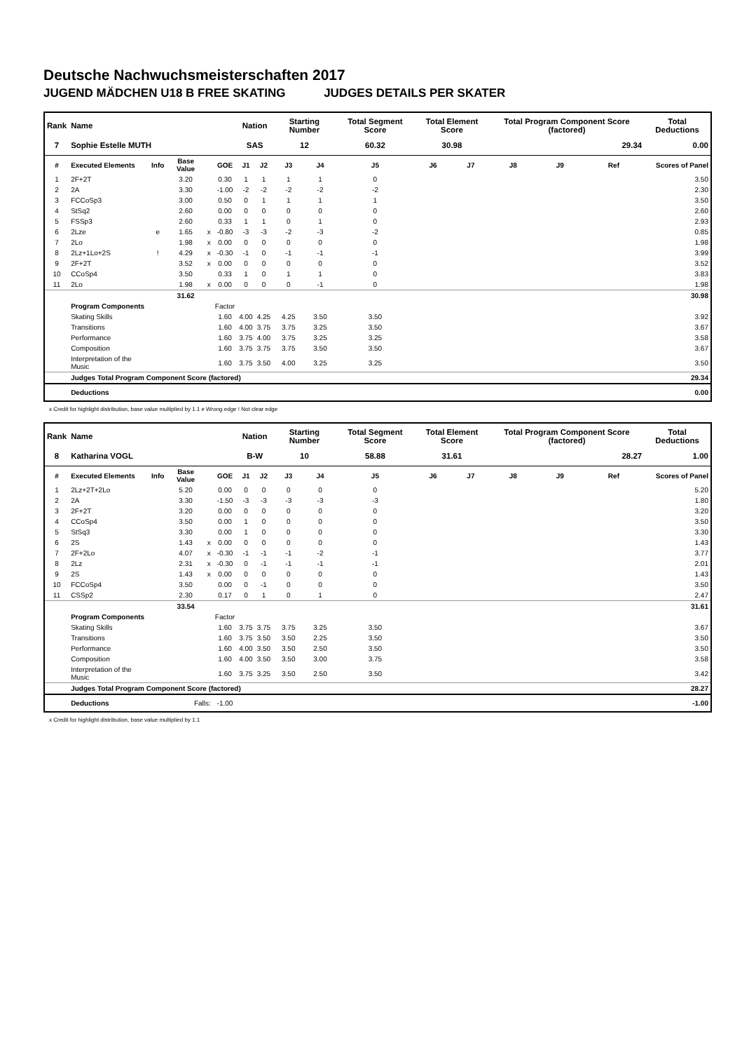Deutsche Nachwuchsmeisterschaften 2017
JUGEND MÄDCHEN U18 B FREE SKATING JUDGES DETAILS PER SKATER
| Rank | Name | | | | | Nation | | Starting Number | | Total Segment Score | Total Element Score | | Total Program Component Score (factored) | | | Total Deductions |
| --- | --- | --- | --- | --- | --- | --- | --- | --- | --- | --- | --- | --- | --- | --- | --- | --- |
| 7 | Sophie Estelle MUTH | | | | | SAS | | 12 | | 60.32 | 30.98 | | 29.34 | | | 0.00 |
| # | Executed Elements | Info | Base Value | | GOE | J1 | J2 | J3 | J4 | J5 | J6 | J7 | J8 | J9 | Ref | Scores of Panel |
| 1 | 2F+2T | | 3.20 | | 0.30 | 1 | 1 | 1 | 1 | 0 | | | | | | 3.50 |
| 2 | 2A | | 3.30 | | -1.00 | -2 | -2 | -2 | -2 | -2 | | | | | | 2.30 |
| 3 | FCCoSp3 | | 3.00 | | 0.50 | 0 | 1 | 1 | 1 | 1 | | | | | | 3.50 |
| 4 | StSq2 | | 2.60 | | 0.00 | 0 | 0 | 0 | 0 | 0 | | | | | | 2.60 |
| 5 | FSSp3 | | 2.60 | | 0.33 | 1 | 1 | 0 | 1 | 0 | | | | | | 2.93 |
| 6 | 2Lze | e | 1.65 | x | -0.80 | -3 | -3 | -2 | -3 | -2 | | | | | | 0.85 |
| 7 | 2Lo | | 1.98 | x | 0.00 | 0 | 0 | 0 | 0 | 0 | | | | | | 1.98 |
| 8 | 2Lz+1Lo+2S | ! | 4.29 | x | -0.30 | -1 | 0 | -1 | -1 | -1 | | | | | | 3.99 |
| 9 | 2F+2T | | 3.52 | x | 0.00 | 0 | 0 | 0 | 0 | 0 | | | | | | 3.52 |
| 10 | CCoSp4 | | 3.50 | | 0.33 | 1 | 0 | 1 | 1 | 0 | | | | | | 3.83 |
| 11 | 2Lo | | 1.98 | x | 0.00 | 0 | 0 | 0 | -1 | 0 | | | | | | 1.98 |
| | | | 31.62 | | | | | | | | | | | | | 30.98 |
| | Program Components | | | | Factor | | | | | | | | | | | |
| | Skating Skills | | | | 1.60 | 4.00 | 4.25 | 4.25 | 3.50 | 3.50 | | | | | | 3.92 |
| | Transitions | | | | 1.60 | 4.00 | 3.75 | 3.75 | 3.25 | 3.50 | | | | | | 3.67 |
| | Performance | | | | 1.60 | 3.75 | 4.00 | 3.75 | 3.25 | 3.25 | | | | | | 3.58 |
| | Composition | | | | 1.60 | 3.75 | 3.75 | 3.75 | 3.50 | 3.50 | | | | | | 3.67 |
| | Interpretation of the Music | | | | 1.60 | 3.75 | 3.50 | 4.00 | 3.25 | 3.25 | | | | | | 3.50 |
| | Judges Total Program Component Score (factored) | | | | | | | | | | | | | | | 29.34 |
| | Deductions | | | | | | | | | | | | | | | 0.00 |
x Credit for highlight distribution, base value multiplied by 1.1 e Wrong edge ! Not clear edge
| Rank | Name | | | | | Nation | | Starting Number | | Total Segment Score | Total Element Score | | Total Program Component Score (factored) | | | Total Deductions |
| --- | --- | --- | --- | --- | --- | --- | --- | --- | --- | --- | --- | --- | --- | --- | --- | --- |
| 8 | Katharina VOGL | | | | | B-W | | 10 | | 58.88 | 31.61 | | 28.27 | | | 1.00 |
| # | Executed Elements | Info | Base Value | | GOE | J1 | J2 | J3 | J4 | J5 | J6 | J7 | J8 | J9 | Ref | Scores of Panel |
| 1 | 2Lz+2T+2Lo | | 5.20 | | 0.00 | 0 | 0 | 0 | 0 | 0 | | | | | | 5.20 |
| 2 | 2A | | 3.30 | | -1.50 | -3 | -3 | -3 | -3 | -3 | | | | | | 1.80 |
| 3 | 2F+2T | | 3.20 | | 0.00 | 0 | 0 | 0 | 0 | 0 | | | | | | 3.20 |
| 4 | CCoSp4 | | 3.50 | | 0.00 | 1 | 0 | 0 | 0 | 0 | | | | | | 3.50 |
| 5 | StSq3 | | 3.30 | | 0.00 | 1 | 0 | 0 | 0 | 0 | | | | | | 3.30 |
| 6 | 2S | | 1.43 | x | 0.00 | 0 | 0 | 0 | 0 | 0 | | | | | | 1.43 |
| 7 | 2F+2Lo | | 4.07 | x | -0.30 | -1 | -1 | -1 | -2 | -1 | | | | | | 3.77 |
| 8 | 2Lz | | 2.31 | x | -0.30 | 0 | -1 | -1 | -1 | -1 | | | | | | 2.01 |
| 9 | 2S | | 1.43 | x | 0.00 | 0 | 0 | 0 | 0 | 0 | | | | | | 1.43 |
| 10 | FCCoSp4 | | 3.50 | | 0.00 | 0 | -1 | 0 | 0 | 0 | | | | | | 3.50 |
| 11 | CSSp2 | | 2.30 | | 0.17 | 0 | 1 | 0 | 1 | 0 | | | | | | 2.47 |
| | | | 33.54 | | | | | | | | | | | | | 31.61 |
| | Program Components | | | | Factor | | | | | | | | | | | |
| | Skating Skills | | | | 1.60 | 3.75 | 3.75 | 3.75 | 3.25 | 3.50 | | | | | | 3.67 |
| | Transitions | | | | 1.60 | 3.75 | 3.50 | 3.50 | 2.25 | 3.50 | | | | | | 3.50 |
| | Performance | | | | 1.60 | 4.00 | 3.50 | 3.50 | 2.50 | 3.50 | | | | | | 3.50 |
| | Composition | | | | 1.60 | 4.00 | 3.50 | 3.50 | 3.00 | 3.75 | | | | | | 3.58 |
| | Interpretation of the Music | | | | 1.60 | 3.75 | 3.25 | 3.50 | 2.50 | 3.50 | | | | | | 3.42 |
| | Judges Total Program Component Score (factored) | | | | | | | | | | | | | | | 28.27 |
| | Deductions | Falls: | | | -1.00 | | | | | | | | | | | -1.00 |
x Credit for highlight distribution, base value multiplied by 1.1